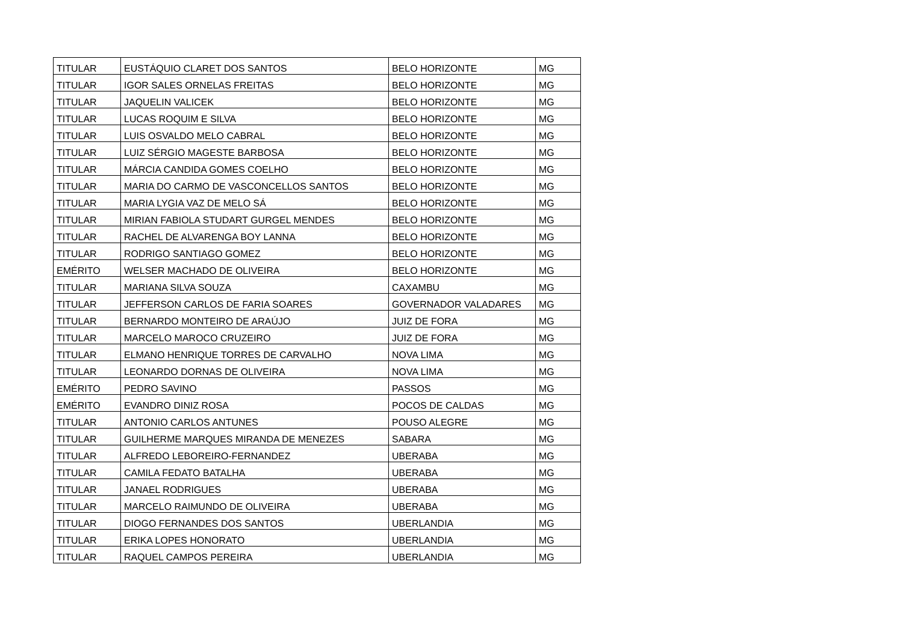| TITULAR | EUSTÁQUIO CLARET DOS SANTOS | BELO HORIZONTE | MG |
| TITULAR | IGOR SALES ORNELAS FREITAS | BELO HORIZONTE | MG |
| TITULAR | JAQUELIN VALICEK | BELO HORIZONTE | MG |
| TITULAR | LUCAS ROQUIM E SILVA | BELO HORIZONTE | MG |
| TITULAR | LUIS OSVALDO MELO CABRAL | BELO HORIZONTE | MG |
| TITULAR | LUIZ SÉRGIO MAGESTE BARBOSA | BELO HORIZONTE | MG |
| TITULAR | MÁRCIA CANDIDA GOMES COELHO | BELO HORIZONTE | MG |
| TITULAR | MARIA DO CARMO DE VASCONCELLOS SANTOS | BELO HORIZONTE | MG |
| TITULAR | MARIA LYGIA VAZ DE MELO SÁ | BELO HORIZONTE | MG |
| TITULAR | MIRIAN FABIOLA STUDART GURGEL MENDES | BELO HORIZONTE | MG |
| TITULAR | RACHEL DE ALVARENGA BOY LANNA | BELO HORIZONTE | MG |
| TITULAR | RODRIGO SANTIAGO GOMEZ | BELO HORIZONTE | MG |
| EMÉRITO | WELSER MACHADO DE OLIVEIRA | BELO HORIZONTE | MG |
| TITULAR | MARIANA SILVA SOUZA | CAXAMBU | MG |
| TITULAR | JEFFERSON CARLOS DE FARIA SOARES | GOVERNADOR VALADARES | MG |
| TITULAR | BERNARDO MONTEIRO DE ARAÚJO | JUIZ DE FORA | MG |
| TITULAR | MARCELO MAROCO CRUZEIRO | JUIZ DE FORA | MG |
| TITULAR | ELMANO HENRIQUE TORRES DE CARVALHO | NOVA LIMA | MG |
| TITULAR | LEONARDO DORNAS DE OLIVEIRA | NOVA LIMA | MG |
| EMÉRITO | PEDRO SAVINO | PASSOS | MG |
| EMÉRITO | EVANDRO DINIZ ROSA | POCOS DE CALDAS | MG |
| TITULAR | ANTONIO CARLOS ANTUNES | POUSO ALEGRE | MG |
| TITULAR | GUILHERME MARQUES MIRANDA DE MENEZES | SABARA | MG |
| TITULAR | ALFREDO LEBOREIRO-FERNANDEZ | UBERABA | MG |
| TITULAR | CAMILA FEDATO BATALHA | UBERABA | MG |
| TITULAR | JANAEL RODRIGUES | UBERABA | MG |
| TITULAR | MARCELO RAIMUNDO DE OLIVEIRA | UBERABA | MG |
| TITULAR | DIOGO FERNANDES DOS SANTOS | UBERLANDIA | MG |
| TITULAR | ERIKA LOPES HONORATO | UBERLANDIA | MG |
| TITULAR | RAQUEL CAMPOS PEREIRA | UBERLANDIA | MG |